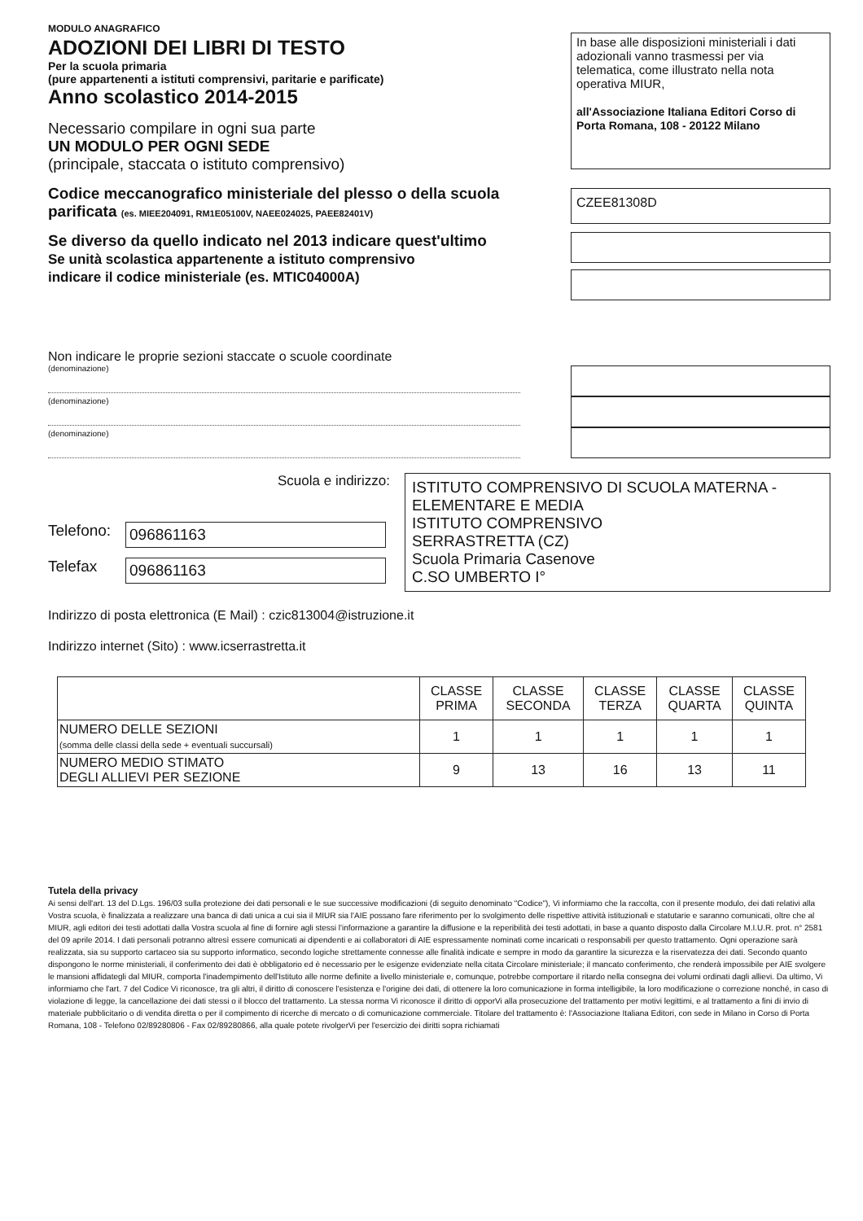MODULO ANAGRAFICO
ADOZIONI DEI LIBRI DI TESTO
Per la scuola primaria
(pure appartenenti a istituti comprensivi, paritarie e parificate)
Anno scolastico 2014-2015
Necessario compilare in ogni sua parte
UN MODULO PER OGNI SEDE
(principale, staccata o istituto comprensivo)
In base alle disposizioni ministeriali i dati adozionali vanno trasmessi per via telematica, come illustrato nella nota operativa MIUR,
all'Associazione Italiana Editori Corso di Porta Romana, 108 - 20122 Milano
Codice meccanografico ministeriale del plesso o della scuola
parificata (es. MIEE204091, RM1E05100V, NAEE024025, PAEE82401V)
CZEE81308D
Se diverso da quello indicato nel 2013 indicare quest'ultimo
Se unità scolastica appartenente a istituto comprensivo
indicare il codice ministeriale (es. MTIC04000A)
Non indicare le proprie sezioni staccate o scuole coordinate
(denominazione)
(denominazione)
(denominazione)
Scuola e indirizzo:
Telefono: 096861163
Telefax 096861163
ISTITUTO COMPRENSIVO DI SCUOLA MATERNA -
ELEMENTARE E MEDIA
ISTITUTO COMPRENSIVO
SERRASTRETTA (CZ)
Scuola Primaria Casenove
C.SO UMBERTO I°
Indirizzo di posta elettronica (E Mail) : czic813004@istruzione.it
Indirizzo internet (Sito) : www.icserrastretta.it
| | CLASSE PRIMA | CLASSE SECONDA | CLASSE TERZA | CLASSE QUARTA | CLASSE QUINTA |
| --- | --- | --- | --- | --- | --- |
| NUMERO DELLE SEZIONI (somma delle classi della sede + eventuali succursali) | 1 | 1 | 1 | 1 | 1 |
| NUMERO MEDIO STIMATO DEGLI ALLIEVI PER SEZIONE | 9 | 13 | 16 | 13 | 11 |
Tutela della privacy
Ai sensi dell'art. 13 del D.Lgs. 196/03 sulla protezione dei dati personali e le sue successive modificazioni (di seguito denominato "Codice"), Vi informiamo che la raccolta, con il presente modulo, dei dati relativi alla Vostra scuola, è finalizzata a realizzare una banca di dati unica a cui sia il MIUR sia l'AIE possano fare riferimento per lo svolgimento delle rispettive attività istituzionali e statutarie e saranno comunicati, oltre che al MIUR, agli editori dei testi adottati dalla Vostra scuola al fine di fornire agli stessi l'informazione a garantire la diffusione e la reperibilità dei testi adottati, in base a quanto disposto dalla Circolare M.I.U.R. prot. n° 2581 del 09 aprile 2014. I dati personali potranno altresì essere comunicati ai dipendenti e ai collaboratori di AIE espressamente nominati come incaricati o responsabili per questo trattamento. Ogni operazione sarà realizzata, sia su supporto cartaceo sia su supporto informatico, secondo logiche strettamente connesse alle finalità indicate e sempre in modo da garantire la sicurezza e la riservatezza dei dati. Secondo quanto dispongono le norme ministeriali, il conferimento dei dati è obbligatorio ed è necessario per le esigenze evidenziate nella citata Circolare ministeriale; il mancato conferimento, che renderà impossibile per AIE svolgere le mansioni affidategli dal MIUR, comporta l'inadempimento dell'Istituto alle norme definite a livello ministeriale e, comunque, potrebbe comportare il ritardo nella consegna dei volumi ordinati dagli allievi. Da ultimo, Vi informiamo che l'art. 7 del Codice Vi riconosce, tra gli altri, il diritto di conoscere l'esistenza e l'origine dei dati, di ottenere la loro comunicazione in forma intelligibile, la loro modificazione o correzione nonché, in caso di violazione di legge, la cancellazione dei dati stessi o il blocco del trattamento. La stessa norma Vi riconosce il diritto di opporVi alla prosecuzione del trattamento per motivi legittimi, e al trattamento a fini di invio di materiale pubblicitario o di vendita diretta o per il compimento di ricerche di mercato o di comunicazione commerciale. Titolare del trattamento è: l'Associazione Italiana Editori, con sede in Milano in Corso di Porta Romana, 108 - Telefono 02/89280806 - Fax 02/89280866, alla quale potete rivolgerVi per l'esercizio dei diritti sopra richiamati